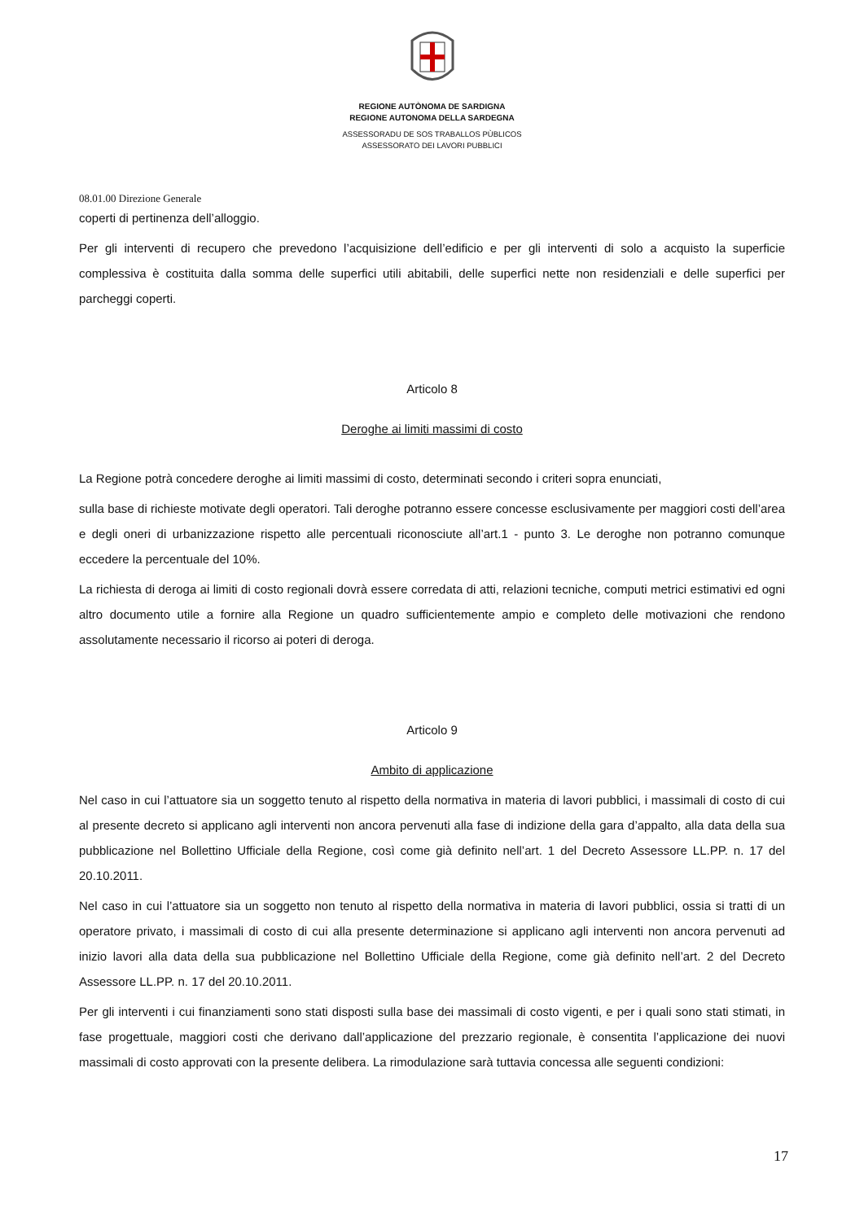REGIONE AUTÒNOMA DE SARDIGNA
REGIONE AUTONOMA DELLA SARDEGNA
ASSESSORADU DE SOS TRABALLOS PÙBLICOS
ASSESSORATO DEI LAVORI PUBBLICI
08.01.00 Direzione Generale
coperti di pertinenza dell’alloggio.
Per gli interventi di recupero che prevedono l’acquisizione dell’edificio e per gli interventi di solo a acquisto la superficie complessiva è costituita dalla somma delle superfici utili abitabili, delle superfici nette non residenziali e delle superfici per parcheggi coperti.
Articolo 8
Deroghe ai limiti massimi di costo
La Regione potrà concedere deroghe ai limiti massimi di costo, determinati secondo i criteri sopra enunciati,
sulla base di richieste motivate degli operatori. Tali deroghe potranno essere concesse esclusivamente per maggiori costi dell’area e degli oneri di urbanizzazione rispetto alle percentuali riconosciute all’art.1 - punto 3. Le deroghe non potranno comunque eccedere la percentuale del 10%.
La richiesta di deroga ai limiti di costo regionali dovrà essere corredata di atti, relazioni tecniche, computi metrici estimativi ed ogni altro documento utile a fornire alla Regione un quadro sufficientemente ampio e completo delle motivazioni che rendono assolutamente necessario il ricorso ai poteri di deroga.
Articolo 9
Ambito di applicazione
Nel caso in cui l’attuatore sia un soggetto tenuto al rispetto della normativa in materia di lavori pubblici, i massimali di costo di cui al presente decreto si applicano agli interventi non ancora pervenuti alla fase di indizione della gara d’appalto, alla data della sua pubblicazione nel Bollettino Ufficiale della Regione, così come già definito nell’art. 1 del Decreto Assessore LL.PP. n. 17 del 20.10.2011.
Nel caso in cui l’attuatore sia un soggetto non tenuto al rispetto della normativa in materia di lavori pubblici, ossia si tratti di un operatore privato, i massimali di costo di cui alla presente determinazione si applicano agli interventi non ancora pervenuti ad inizio lavori alla data della sua pubblicazione nel Bollettino Ufficiale della Regione, come già definito nell’art. 2 del Decreto Assessore LL.PP. n. 17 del 20.10.2011.
Per gli interventi i cui finanziamenti sono stati disposti sulla base dei massimali di costo vigenti, e per i quali sono stati stimati, in fase progettuale, maggiori costi che derivano dall’applicazione del prezzario regionale, è consentita l’applicazione dei nuovi massimali di costo approvati con la presente delibera. La rimodulazione sarà tuttavia concessa alle seguenti condizioni:
17